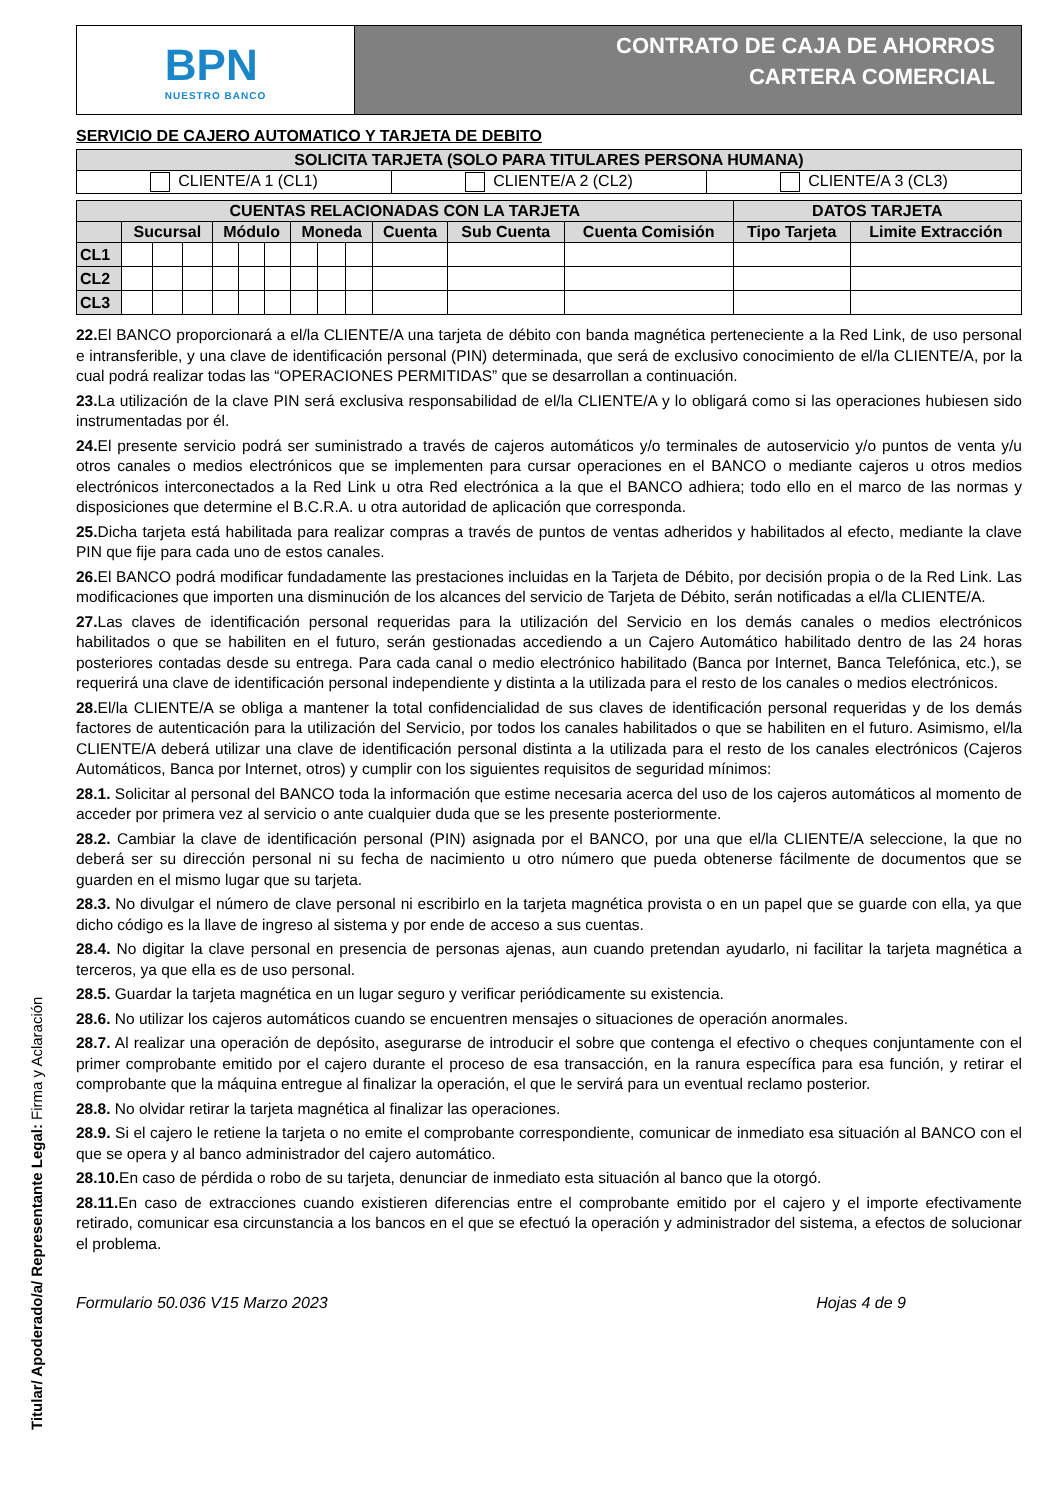BPN
NUESTRO BANCO
CONTRATO DE CAJA DE AHORROS
CARTERA COMERCIAL
SERVICIO DE CAJERO AUTOMATICO Y TARJETA DE DEBITO
| SOLICITA TARJETA (SOLO PARA TITULARES PERSONA HUMANA) | | |
| --- | --- | --- |
| CLIENTE/A 1 (CL1) | CLIENTE/A 2 (CL2) | CLIENTE/A 3 (CL3) |
| CUENTAS RELACIONADAS CON LA TARJETA | | | | | | | | | | | | | DATOS TARJETA | |
| --- | --- | --- | --- | --- | --- | --- | --- | --- | --- | --- | --- | --- | --- | --- |
| | Sucursal | | | Módulo | | | Moneda | | | Cuenta | Sub Cuenta | Cuenta Comisión | Tipo Tarjeta | Limite Extracción |
| CL1 | | | | | | | | | | | | | | |
| CL2 | | | | | | | | | | | | | | |
| CL3 | | | | | | | | | | | | | | |
22. El BANCO proporcionará a el/la CLIENTE/A una tarjeta de débito con banda magnética perteneciente a la Red Link, de uso personal e intransferible, y una clave de identificación personal (PIN) determinada, que será de exclusivo conocimiento de el/la CLIENTE/A, por la cual podrá realizar todas las “OPERACIONES PERMITIDAS” que se desarrollan a continuación.
23. La utilización de la clave PIN será exclusiva responsabilidad de el/la CLIENTE/A y lo obligará como si las operaciones hubiesen sido instrumentadas por él.
24. El presente servicio podrá ser suministrado a través de cajeros automáticos y/o terminales de autoservicio y/o puntos de venta y/u otros canales o medios electrónicos que se implementen para cursar operaciones en el BANCO o mediante cajeros u otros medios electrónicos interconectados a la Red Link u otra Red electrónica a la que el BANCO adhiera; todo ello en el marco de las normas y disposiciones que determine el B.C.R.A. u otra autoridad de aplicación que corresponda.
25. Dicha tarjeta está habilitada para realizar compras a través de puntos de ventas adheridos y habilitados al efecto, mediante la clave PIN que fije para cada uno de estos canales.
26. El BANCO podrá modificar fundadamente las prestaciones incluidas en la Tarjeta de Débito, por decisión propia o de la Red Link. Las modificaciones que importen una disminución de los alcances del servicio de Tarjeta de Débito, serán notificadas a el/la CLIENTE/A.
27. Las claves de identificación personal requeridas para la utilización del Servicio en los demás canales o medios electrónicos habilitados o que se habiliten en el futuro, serán gestionadas accediendo a un Cajero Automático habilitado dentro de las 24 horas posteriores contadas desde su entrega. Para cada canal o medio electrónico habilitado (Banca por Internet, Banca Telefónica, etc.), se requerirá una clave de identificación personal independiente y distinta a la utilizada para el resto de los canales o medios electrónicos.
28. El/la CLIENTE/A se obliga a mantener la total confidencialidad de sus claves de identificación personal requeridas y de los demás factores de autenticación para la utilización del Servicio, por todos los canales habilitados o que se habiliten en el futuro. Asimismo, el/la CLIENTE/A deberá utilizar una clave de identificación personal distinta a la utilizada para el resto de los canales electrónicos (Cajeros Automáticos, Banca por Internet, otros) y cumplir con los siguientes requisitos de seguridad mínimos:
28.1. Solicitar al personal del BANCO toda la información que estime necesaria acerca del uso de los cajeros automáticos al momento de acceder por primera vez al servicio o ante cualquier duda que se les presente posteriormente.
28.2. Cambiar la clave de identificación personal (PIN) asignada por el BANCO, por una que el/la CLIENTE/A seleccione, la que no deberá ser su dirección personal ni su fecha de nacimiento u otro número que pueda obtenerse fácilmente de documentos que se guarden en el mismo lugar que su tarjeta.
28.3. No divulgar el número de clave personal ni escribirlo en la tarjeta magnética provista o en un papel que se guarde con ella, ya que dicho código es la llave de ingreso al sistema y por ende de acceso a sus cuentas.
28.4. No digitar la clave personal en presencia de personas ajenas, aun cuando pretendan ayudarlo, ni facilitar la tarjeta magnética a terceros, ya que ella es de uso personal.
28.5. Guardar la tarjeta magnética en un lugar seguro y verificar periódicamente su existencia.
28.6. No utilizar los cajeros automáticos cuando se encuentren mensajes o situaciones de operación anormales.
28.7. Al realizar una operación de depósito, asegurarse de introducir el sobre que contenga el efectivo o cheques conjuntamente con el primer comprobante emitido por el cajero durante el proceso de esa transacción, en la ranura específica para esa función, y retirar el comprobante que la máquina entregue al finalizar la operación, el que le servirá para un eventual reclamo posterior.
28.8. No olvidar retirar la tarjeta magnética al finalizar las operaciones.
28.9. Si el cajero le retiene la tarjeta o no emite el comprobante correspondiente, comunicar de inmediato esa situación al BANCO con el que se opera y al banco administrador del cajero automático.
28.10. En caso de pérdida o robo de su tarjeta, denunciar de inmediato esta situación al banco que la otorgó.
28.11. En caso de extracciones cuando existieren diferencias entre el comprobante emitido por el cajero y el importe efectivamente retirado, comunicar esa circunstancia a los bancos en el que se efectuó la operación y administrador del sistema, a efectos de solucionar el problema.
Formulario 50.036 V15 Marzo 2023 Hojas 4 de 9
Titular/ Apoderado/a/ Representante Legal: Firma y Aclaración